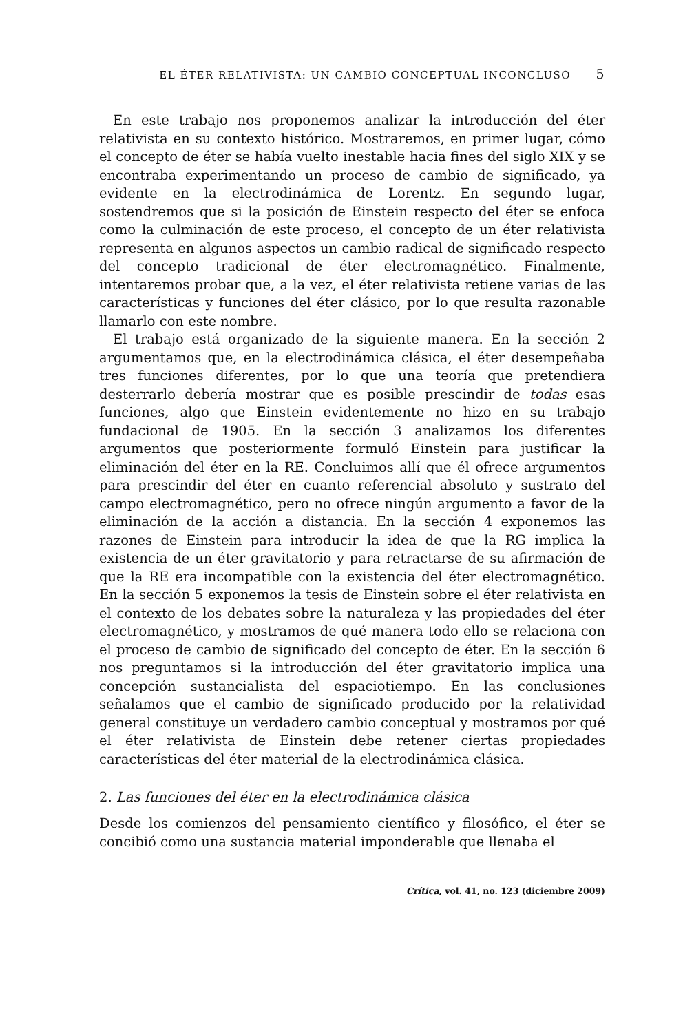EL ÉTER RELATIVISTA: UN CAMBIO CONCEPTUAL INCONCLUSO 5
En este trabajo nos proponemos analizar la introducción del éter relativista en su contexto histórico. Mostraremos, en primer lugar, cómo el concepto de éter se había vuelto inestable hacia fines del siglo XIX y se encontraba experimentando un proceso de cambio de significado, ya evidente en la electrodinámica de Lorentz. En segundo lugar, sostendremos que si la posición de Einstein respecto del éter se enfoca como la culminación de este proceso, el concepto de un éter relativista representa en algunos aspectos un cambio radical de significado respecto del concepto tradicional de éter electromagnético. Finalmente, intentaremos probar que, a la vez, el éter relativista retiene varias de las características y funciones del éter clásico, por lo que resulta razonable llamarlo con este nombre.
El trabajo está organizado de la siguiente manera. En la sección 2 argumentamos que, en la electrodinámica clásica, el éter desempeñaba tres funciones diferentes, por lo que una teoría que pretendiera desterrarlo debería mostrar que es posible prescindir de todas esas funciones, algo que Einstein evidentemente no hizo en su trabajo fundacional de 1905. En la sección 3 analizamos los diferentes argumentos que posteriormente formuló Einstein para justificar la eliminación del éter en la RE. Concluimos allí que él ofrece argumentos para prescindir del éter en cuanto referencial absoluto y sustrato del campo electromagnético, pero no ofrece ningún argumento a favor de la eliminación de la acción a distancia. En la sección 4 exponemos las razones de Einstein para introducir la idea de que la RG implica la existencia de un éter gravitatorio y para retractarse de su afirmación de que la RE era incompatible con la existencia del éter electromagnético. En la sección 5 exponemos la tesis de Einstein sobre el éter relativista en el contexto de los debates sobre la naturaleza y las propiedades del éter electromagnético, y mostramos de qué manera todo ello se relaciona con el proceso de cambio de significado del concepto de éter. En la sección 6 nos preguntamos si la introducción del éter gravitatorio implica una concepción sustancialista del espaciotiempo. En las conclusiones señalamos que el cambio de significado producido por la relatividad general constituye un verdadero cambio conceptual y mostramos por qué el éter relativista de Einstein debe retener ciertas propiedades características del éter material de la electrodinámica clásica.
2. Las funciones del éter en la electrodinámica clásica
Desde los comienzos del pensamiento científico y filosófico, el éter se concibió como una sustancia material imponderable que llenaba el
Crítica, vol. 41, no. 123 (diciembre 2009)